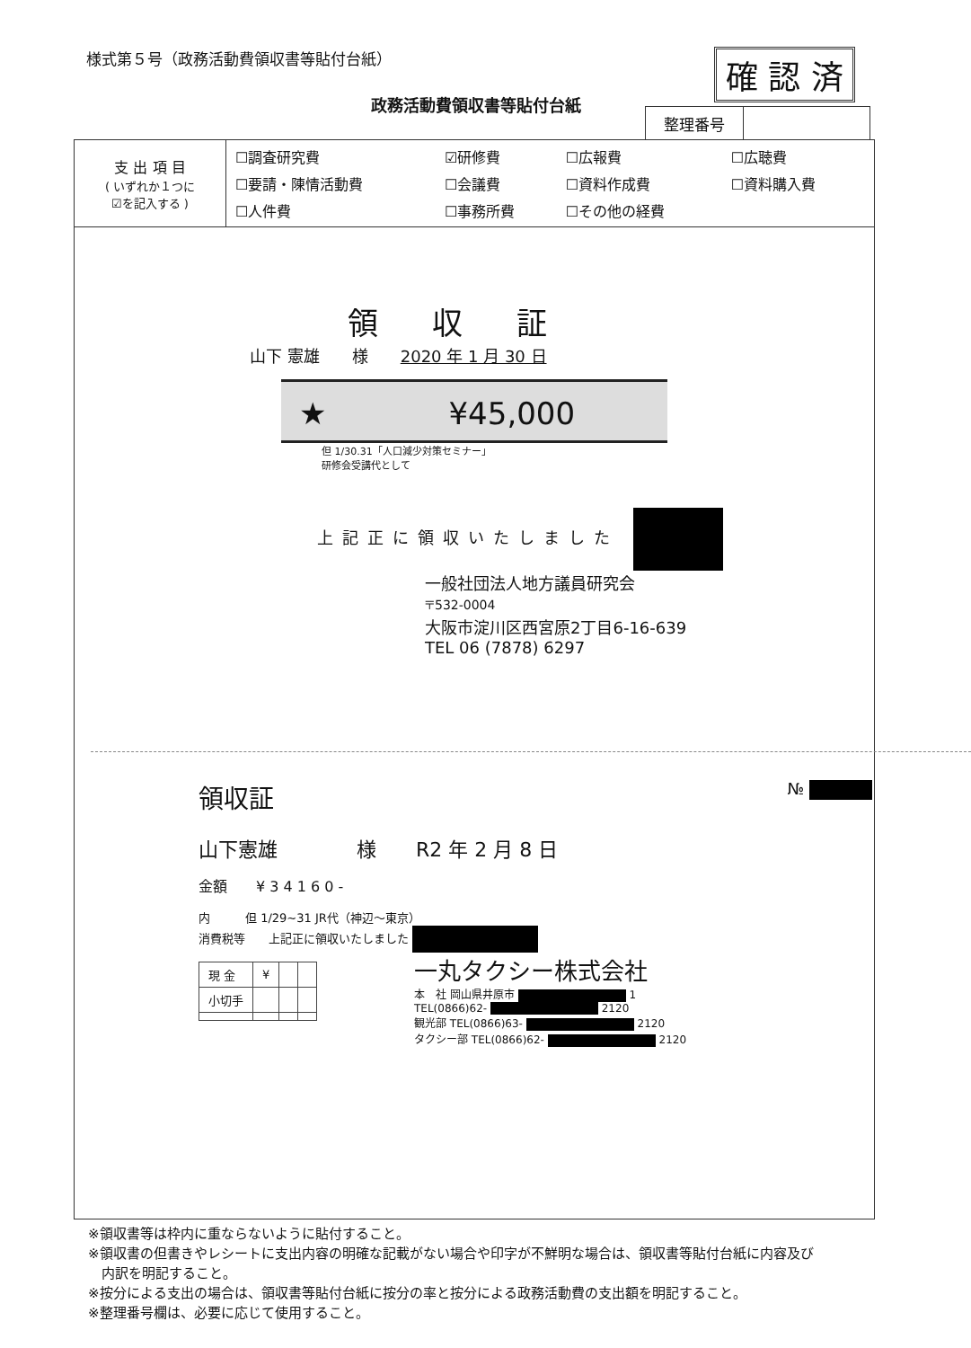様式第５号（政務活動費領収書等貼付台紙）
確 認 済
政務活動費領収書等貼付台紙
| 整理番号 | |
| 支 出 項 目 ( いずれか１つに ☑を記入する ) | / ☐調査研究費 / ☑研修費 / ☐広報費 / ☐広聴費 / / ☐要請・陳情活動費 / ☐会議費 / ☐資料作成費 / ☐資料購入費 / / ☐人件費 / ☐事務所費 / ☐その他の経費 / / |
領収証
山下 憲雄　　様　　2020 年 1 月 30 日
★　　　　¥45,000
但 1/30.31「人口減少対策セミナー」
研修会受講代として
上記正に領収いたしました
一般社団法人地方議員研究会
〒532-0004
大阪市淀川区西宮原2丁目6-16-639
TEL 06 (7878) 6297
領収証 №
山下憲雄　　　　様　　R2 年 2 月 8 日
金額　　¥ 3 4 1 6 0 -
内　　　但 1/29~31 JR代（神辺〜東京）
消費税等　　上記正に領収いたしました
| 現 金 | ¥ | | |
| 小切手 | | | |
一丸タクシー株式会社
本　社 岡山県井原市 1
TEL(0866)62- 2120
観光部 TEL(0866)63- 2120
タクシー部 TEL(0866)62- 2120
※領収書等は枠内に重ならないように貼付すること。
※領収書の但書きやレシートに支出内容の明確な記載がない場合や印字が不鮮明な場合は、領収書等貼付台紙に内容及び
　内訳を明記すること。
※按分による支出の場合は、領収書等貼付台紙に按分の率と按分による政務活動費の支出額を明記すること。
※整理番号欄は、必要に応じて使用すること。